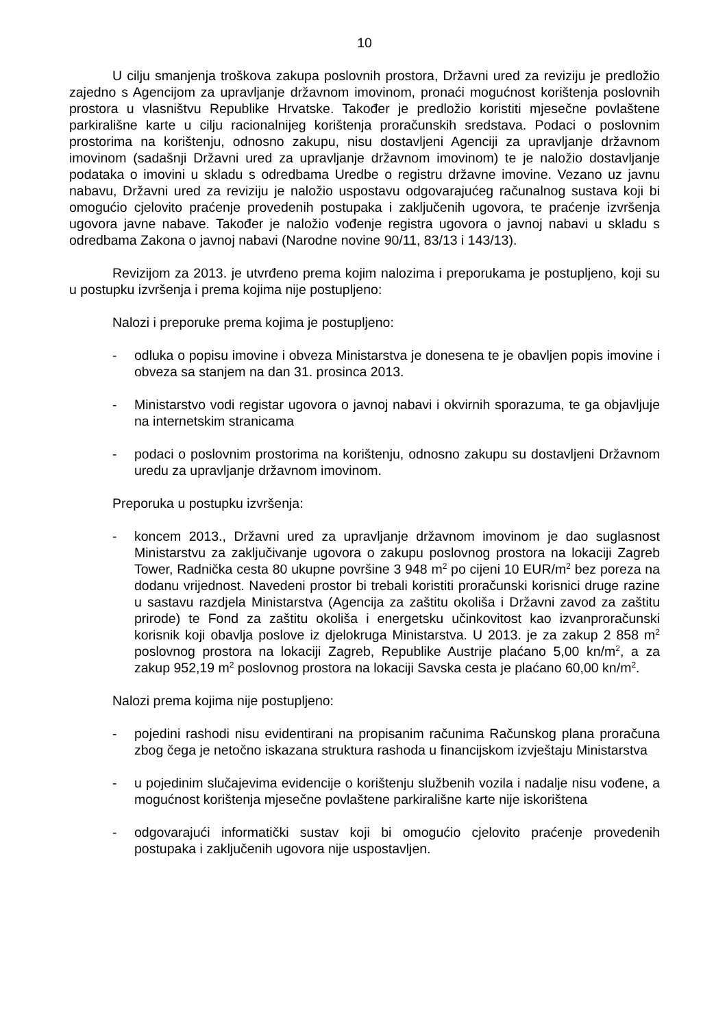10
U cilju smanjenja troškova zakupa poslovnih prostora, Državni ured za reviziju je predložio zajedno s Agencijom za upravljanje državnom imovinom, pronaći mogućnost korištenja poslovnih prostora u vlasništvu Republike Hrvatske. Također je predložio koristiti mjesečne povlaštene parkirališne karte u cilju racionalnijeg korištenja proračunskih sredstava. Podaci o poslovnim prostorima na korištenju, odnosno zakupu, nisu dostavljeni Agenciji za upravljanje državnom imovinom (sadašnji Državni ured za upravljanje državnom imovinom) te je naložio dostavljanje podataka o imovini u skladu s odredbama Uredbe o registru državne imovine. Vezano uz javnu nabavu, Državni ured za reviziju je naložio uspostavu odgovarajućeg računalnog sustava koji bi omogućio cjelovito praćenje provedenih postupaka i zaključenih ugovora, te praćenje izvršenja ugovora javne nabave. Također je naložio vođenje registra ugovora o javnoj nabavi u skladu s odredbama Zakona o javnoj nabavi (Narodne novine 90/11, 83/13 i 143/13).
Revizijom za 2013. je utvrđeno prema kojim nalozima i preporukama je postupljeno, koji su u postupku izvršenja i prema kojima nije postupljeno:
Nalozi i preporuke prema kojima je postupljeno:
- odluka o popisu imovine i obveza Ministarstva je donesena te je obavljen popis imovine i obveza sa stanjem na dan 31. prosinca 2013.
- Ministarstvo vodi registar ugovora o javnoj nabavi i okvirnih sporazuma, te ga objavljuje na internetskim stranicama
- podaci o poslovnim prostorima na korištenju, odnosno zakupu su dostavljeni Državnom uredu za upravljanje državnom imovinom.
Preporuka u postupku izvršenja:
- koncem 2013., Državni ured za upravljanje državnom imovinom je dao suglasnost Ministarstvu za zaključivanje ugovora o zakupu poslovnog prostora na lokaciji Zagreb Tower, Radnička cesta 80 ukupne površine 3 948 m<sup>2</sup> po cijeni 10 EUR/m<sup>2</sup> bez poreza na dodanu vrijednost. Navedeni prostor bi trebali koristiti proračunski korisnici druge razine u sastavu razdjela Ministarstva (Agencija za zaštitu okoliša i Državni zavod za zaštitu prirode) te Fond za zaštitu okoliša i energetsku učinkovitost kao izvanproračunski korisnik koji obavlja poslove iz djelokruga Ministarstva. U 2013. je za zakup 2 858 m<sup>2</sup> poslovnog prostora na lokaciji Zagreb, Republike Austrije plaćano 5,00 kn/m<sup>2</sup>, a za zakup 952,19 m<sup>2</sup> poslovnog prostora na lokaciji Savska cesta je plaćano 60,00 kn/m<sup>2</sup>.
Nalozi prema kojima nije postupljeno:
- pojedini rashodi nisu evidentirani na propisanim računima Računskog plana proračuna zbog čega je netočno iskazana struktura rashoda u financijskom izvještaju Ministarstva
- u pojedinim slučajevima evidencije o korištenju službenih vozila i nadalje nisu vođene, a mogućnost korištenja mjesečne povlaštene parkirališne karte nije iskorištena
- odgovarajući informatički sustav koji bi omogućio cjelovito praćenje provedenih postupaka i zaključenih ugovora nije uspostavljen.